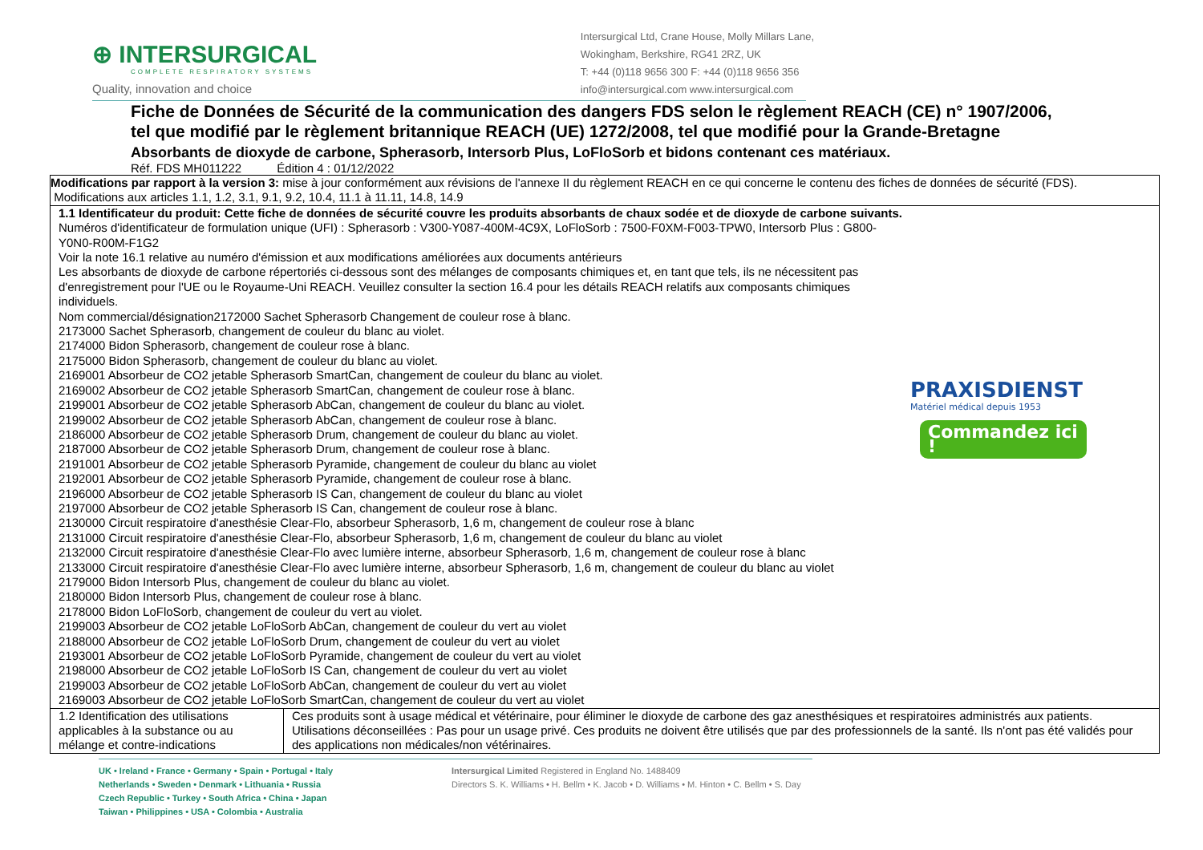⊕ INTERSURGICAL
COMPLETE RESPIRATORY SYSTEMS
Quality, innovation and choice
Intersurgical Ltd, Crane House, Molly Millars Lane,
Wokingham, Berkshire, RG41 2RZ, UK
T: +44 (0)118 9656 300 F: +44 (0)118 9656 356
info@intersurgical.com www.intersurgical.com
Fiche de Données de Sécurité de la communication des dangers FDS selon le règlement REACH (CE) n° 1907/2006,
tel que modifié par le règlement britannique REACH (UE) 1272/2008, tel que modifié pour la Grande-Bretagne
Absorbants de dioxyde de carbone, Spherasorb, Intersorb Plus, LoFloSorb et bidons contenant ces matériaux.
Réf. FDS MH011222 Édition 4 : 01/12/2022
| Modifications par rapport à la version 3: mise à jour conformément aux révisions de l'annexe II du règlement REACH en ce qui concerne le contenu des fiches de données de sécurité (FDS). Modifications aux articles 1.1, 1.2, 3.1, 9.1, 9.2, 10.4, 11.1 à 11.11, 14.8, 14.9 | |
| PRAXISDIENST Matériel médical depuis 1953 Commandez ici ! 1.1 Identificateur du produit: Cette fiche de données de sécurité couvre les produits absorbants de chaux sodée et de dioxyde de carbone suivants. Numéros d'identificateur de formulation unique (UFI) : Spherasorb : V300-Y087-400M-4C9X, LoFloSorb : 7500-F0XM-F003-TPW0, Intersorb Plus : G800-Y0N0-R00M-F1G2 Voir la note 16.1 relative au numéro d'émission et aux modifications améliorées aux documents antérieurs Les absorbants de dioxyde de carbone répertoriés ci-dessous sont des mélanges de composants chimiques et, en tant que tels, ils ne nécessitent pas d'enregistrement pour l'UE ou le Royaume-Uni REACH. Veuillez consulter la section 16.4 pour les détails REACH relatifs aux composants chimiques individuels. Nom commercial/désignation2172000 Sachet Spherasorb Changement de couleur rose à blanc. 2173000 Sachet Spherasorb, changement de couleur du blanc au violet. 2174000 Bidon Spherasorb, changement de couleur rose à blanc. 2175000 Bidon Spherasorb, changement de couleur du blanc au violet. 2169001 Absorbeur de CO2 jetable Spherasorb SmartCan, changement de couleur du blanc au violet. 2169002 Absorbeur de CO2 jetable Spherasorb SmartCan, changement de couleur rose à blanc. 2199001 Absorbeur de CO2 jetable Spherasorb AbCan, changement de couleur du blanc au violet. 2199002 Absorbeur de CO2 jetable Spherasorb AbCan, changement de couleur rose à blanc. 2186000 Absorbeur de CO2 jetable Spherasorb Drum, changement de couleur du blanc au violet. 2187000 Absorbeur de CO2 jetable Spherasorb Drum, changement de couleur rose à blanc. 2191001 Absorbeur de CO2 jetable Spherasorb Pyramide, changement de couleur du blanc au violet 2192001 Absorbeur de CO2 jetable Spherasorb Pyramide, changement de couleur rose à blanc. 2196000 Absorbeur de CO2 jetable Spherasorb IS Can, changement de couleur du blanc au violet 2197000 Absorbeur de CO2 jetable Spherasorb IS Can, changement de couleur rose à blanc. 2130000 Circuit respiratoire d'anesthésie Clear-Flo, absorbeur Spherasorb, 1,6 m, changement de couleur rose à blanc 2131000 Circuit respiratoire d'anesthésie Clear-Flo, absorbeur Spherasorb, 1,6 m, changement de couleur du blanc au violet 2132000 Circuit respiratoire d'anesthésie Clear-Flo avec lumière interne, absorbeur Spherasorb, 1,6 m, changement de couleur rose à blanc 2133000 Circuit respiratoire d'anesthésie Clear-Flo avec lumière interne, absorbeur Spherasorb, 1,6 m, changement de couleur du blanc au violet 2179000 Bidon Intersorb Plus, changement de couleur du blanc au violet. 2180000 Bidon Intersorb Plus, changement de couleur rose à blanc. 2178000 Bidon LoFloSorb, changement de couleur du vert au violet. 2199003 Absorbeur de CO2 jetable LoFloSorb AbCan, changement de couleur du vert au violet 2188000 Absorbeur de CO2 jetable LoFloSorb Drum, changement de couleur du vert au violet 2193001 Absorbeur de CO2 jetable LoFloSorb Pyramide, changement de couleur du vert au violet 2198000 Absorbeur de CO2 jetable LoFloSorb IS Can, changement de couleur du vert au violet 2199003 Absorbeur de CO2 jetable LoFloSorb AbCan, changement de couleur du vert au violet 2169003 Absorbeur de CO2 jetable LoFloSorb SmartCan, changement de couleur du vert au violet | |
| 1.2 Identification des utilisations applicables à la substance ou au mélange et contre-indications | Ces produits sont à usage médical et vétérinaire, pour éliminer le dioxyde de carbone des gaz anesthésiques et respiratoires administrés aux patients. Utilisations déconseillées : Pas pour un usage privé. Ces produits ne doivent être utilisés que par des professionnels de la santé. Ils n'ont pas été validés pour des applications non médicales/non vétérinaires. |
UK • Ireland • France • Germany • Spain • Portugal • Italy
Netherlands • Sweden • Denmark • Lithuania • Russia
Czech Republic • Turkey • South Africa • China • Japan
Taiwan • Philippines • USA • Colombia • Australia
Intersurgical Limited Registered in England No. 1488409
Directors S. K. Williams • H. Bellm • K. Jacob • D. Williams • M. Hinton • C. Bellm • S. Day